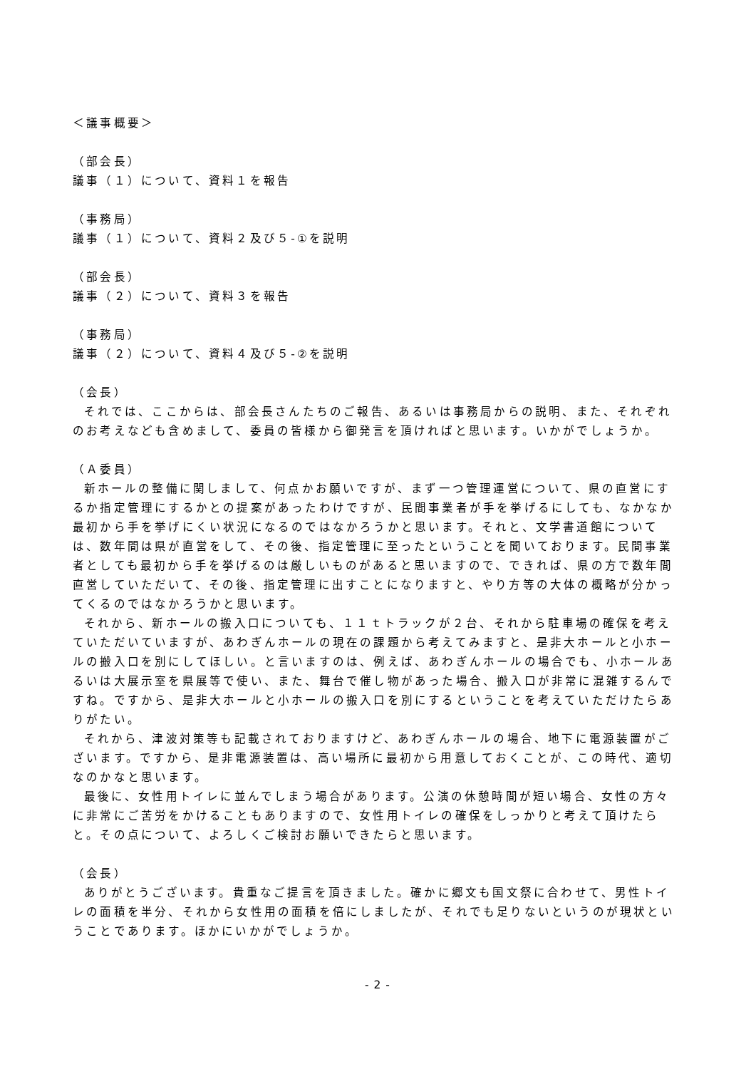＜議事概要＞
（部会長）
議事（１）について、資料１を報告
（事務局）
議事（１）について、資料２及び５-①を説明
（部会長）
議事（２）について、資料３を報告
（事務局）
議事（２）について、資料４及び５-②を説明
（会長）
それでは、ここからは、部会長さんたちのご報告、あるいは事務局からの説明、また、それぞれのお考えなども含めまして、委員の皆様から御発言を頂ければと思います。いかがでしょうか。
（Ａ委員）
新ホールの整備に関しまして、何点かお願いですが、まず一つ管理運営について、県の直営にするか指定管理にするかとの提案があったわけですが、民間事業者が手を挙げるにしても、なかなか最初から手を挙げにくい状況になるのではなかろうかと思います。それと、文学書道館については、数年間は県が直営をして、その後、指定管理に至ったということを聞いております。民間事業者としても最初から手を挙げるのは厳しいものがあると思いますので、できれば、県の方で数年間直営していただいて、その後、指定管理に出すことになりますと、やり方等の大体の概略が分かってくるのではなかろうかと思います。
それから、新ホールの搬入口についても、１１ｔトラックが２台、それから駐車場の確保を考えていただいていますが、あわぎんホールの現在の課題から考えてみますと、是非大ホールと小ホールの搬入口を別にしてほしい。と言いますのは、例えば、あわぎんホールの場合でも、小ホールあるいは大展示室を県展等で使い、また、舞台で催し物があった場合、搬入口が非常に混雑するんですね。ですから、是非大ホールと小ホールの搬入口を別にするということを考えていただけたらありがたい。
それから、津波対策等も記載されておりますけど、あわぎんホールの場合、地下に電源装置がございます。ですから、是非電源装置は、高い場所に最初から用意しておくことが、この時代、適切なのかなと思います。
最後に、女性用トイレに並んでしまう場合があります。公演の休憩時間が短い場合、女性の方々に非常にご苦労をかけることもありますので、女性用トイレの確保をしっかりと考えて頂けたらと。その点について、よろしくご検討お願いできたらと思います。
（会長）
ありがとうございます。貴重なご提言を頂きました。確かに郷文も国文祭に合わせて、男性トイレの面積を半分、それから女性用の面積を倍にしましたが、それでも足りないというのが現状ということであります。ほかにいかがでしょうか。
- 2 -